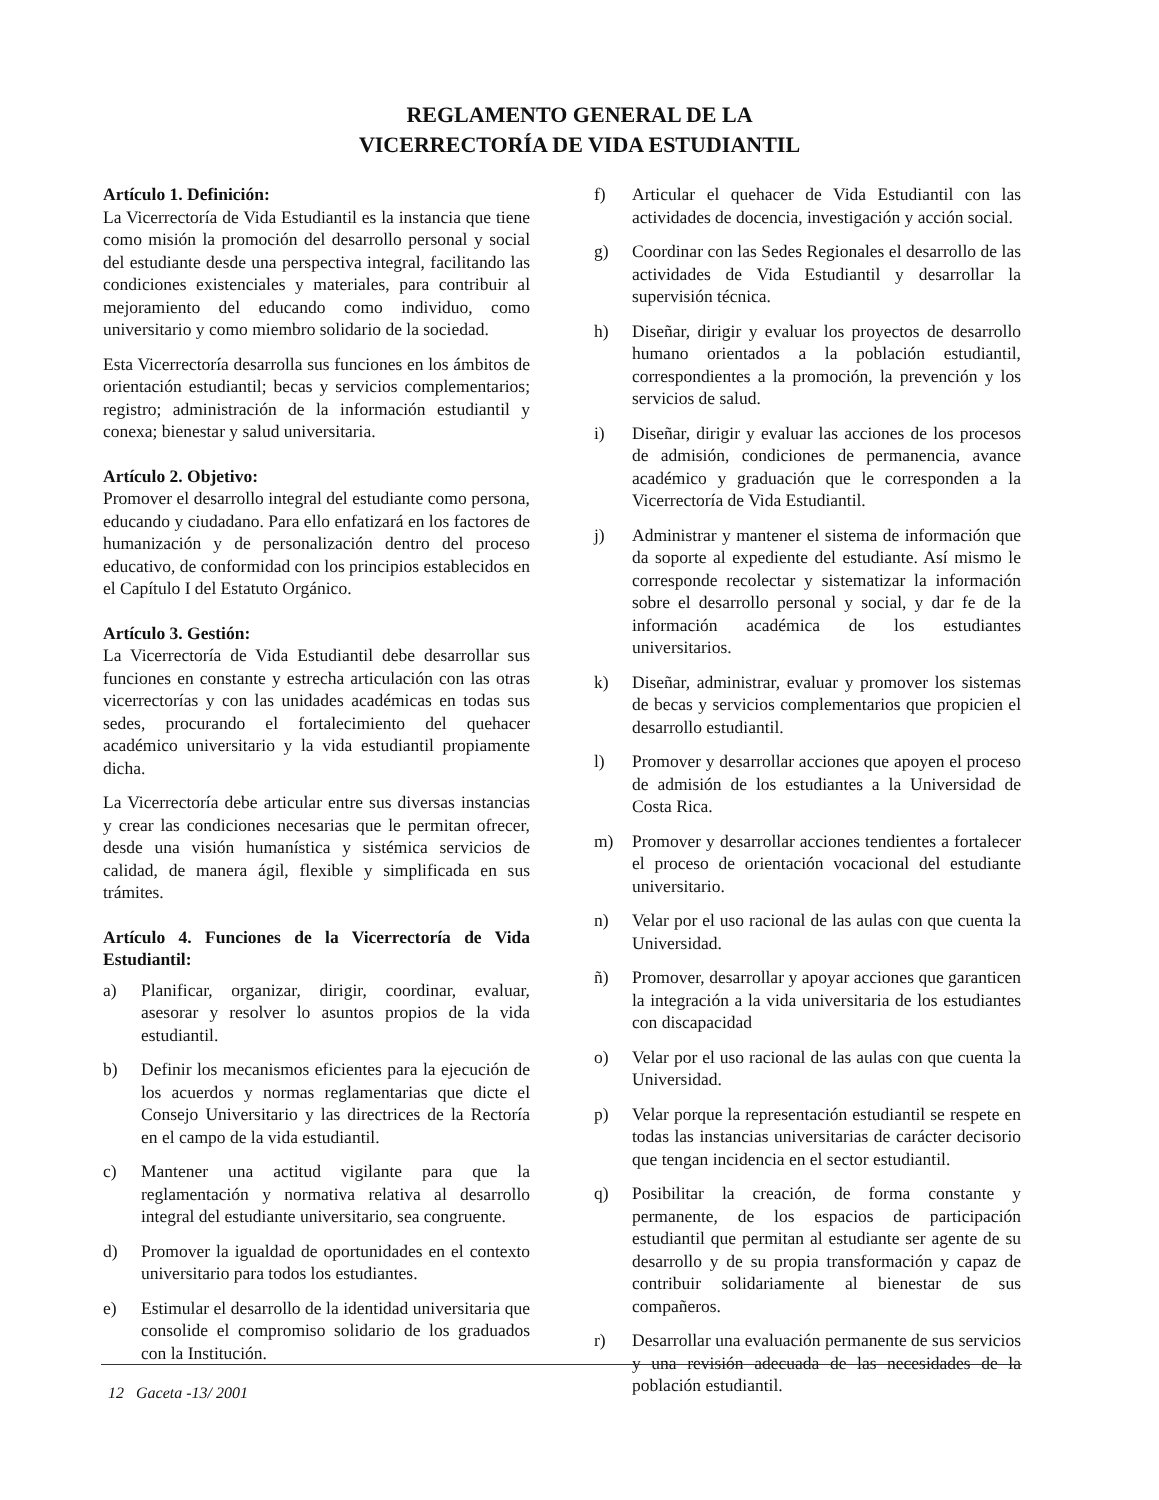REGLAMENTO GENERAL DE LA
VICERRECTORÍA DE VIDA ESTUDIANTIL
Artículo 1. Definición:
La Vicerrectoría de Vida Estudiantil es la instancia que tiene como misión la promoción del desarrollo personal y social del estudiante desde una perspectiva integral, facilitando las condiciones existenciales y materiales, para contribuir al mejoramiento del educando como individuo, como universitario y como miembro solidario de la sociedad.
Esta Vicerrectoría desarrolla sus funciones en los ámbitos de orientación estudiantil; becas y servicios complementarios; registro; administración de la información estudiantil y conexa; bienestar y salud universitaria.
Artículo 2. Objetivo:
Promover el desarrollo integral del estudiante como persona, educando y ciudadano. Para ello enfatizará en los factores de humanización y de personalización dentro del proceso educativo, de conformidad con los principios establecidos en el Capítulo I del Estatuto Orgánico.
Artículo 3. Gestión:
La Vicerrectoría de Vida Estudiantil debe desarrollar sus funciones en constante y estrecha articulación con las otras vicerrectorías y con las unidades académicas en todas sus sedes, procurando el fortalecimiento del quehacer académico universitario y la vida estudiantil propiamente dicha.
La Vicerrectoría debe articular entre sus diversas instancias y crear las condiciones necesarias que le permitan ofrecer, desde una visión humanística y sistémica servicios de calidad, de manera ágil, flexible y simplificada en sus trámites.
Artículo 4. Funciones de la Vicerrectoría de Vida Estudiantil:
a) Planificar, organizar, dirigir, coordinar, evaluar, asesorar y resolver lo asuntos propios de la vida estudiantil.
b) Definir los mecanismos eficientes para la ejecución de los acuerdos y normas reglamentarias que dicte el Consejo Universitario y las directrices de la Rectoría en el campo de la vida estudiantil.
c) Mantener una actitud vigilante para que la reglamentación y normativa relativa al desarrollo integral del estudiante universitario, sea congruente.
d) Promover la igualdad de oportunidades en el contexto universitario para todos los estudiantes.
e) Estimular el desarrollo de la identidad universitaria que consolide el compromiso solidario de los graduados con la Institución.
f) Articular el quehacer de Vida Estudiantil con las actividades de docencia, investigación y acción social.
g) Coordinar con las Sedes Regionales el desarrollo de las actividades de Vida Estudiantil y desarrollar la supervisión técnica.
h) Diseñar, dirigir y evaluar los proyectos de desarrollo humano orientados a la población estudiantil, correspondientes a la promoción, la prevención y los servicios de salud.
i) Diseñar, dirigir y evaluar las acciones de los procesos de admisión, condiciones de permanencia, avance académico y graduación que le corresponden a la Vicerrectoría de Vida Estudiantil.
j) Administrar y mantener el sistema de información que da soporte al expediente del estudiante. Así mismo le corresponde recolectar y sistematizar la información sobre el desarrollo personal y social, y dar fe de la información académica de los estudiantes universitarios.
k) Diseñar, administrar, evaluar y promover los sistemas de becas y servicios complementarios que propicien el desarrollo estudiantil.
l) Promover y desarrollar acciones que apoyen el proceso de admisión de los estudiantes a la Universidad de Costa Rica.
m) Promover y desarrollar acciones tendientes a fortalecer el proceso de orientación vocacional del estudiante universitario.
n) Velar por el uso racional de las aulas con que cuenta la Universidad.
ñ) Promover, desarrollar y apoyar acciones que garanticen la integración a la vida universitaria de los estudiantes con discapacidad
o) Velar por el uso racional de las aulas con que cuenta la Universidad.
p) Velar porque la representación estudiantil se respete en todas las instancias universitarias de carácter decisorio que tengan incidencia en el sector estudiantil.
q) Posibilitar la creación, de forma constante y permanente, de los espacios de participación estudiantil que permitan al estudiante ser agente de su desarrollo y de su propia transformación y capaz de contribuir solidariamente al bienestar de sus compañeros.
r) Desarrollar una evaluación permanente de sus servicios y una revisión adecuada de las necesidades de la población estudiantil.
12 Gaceta -13/ 2001